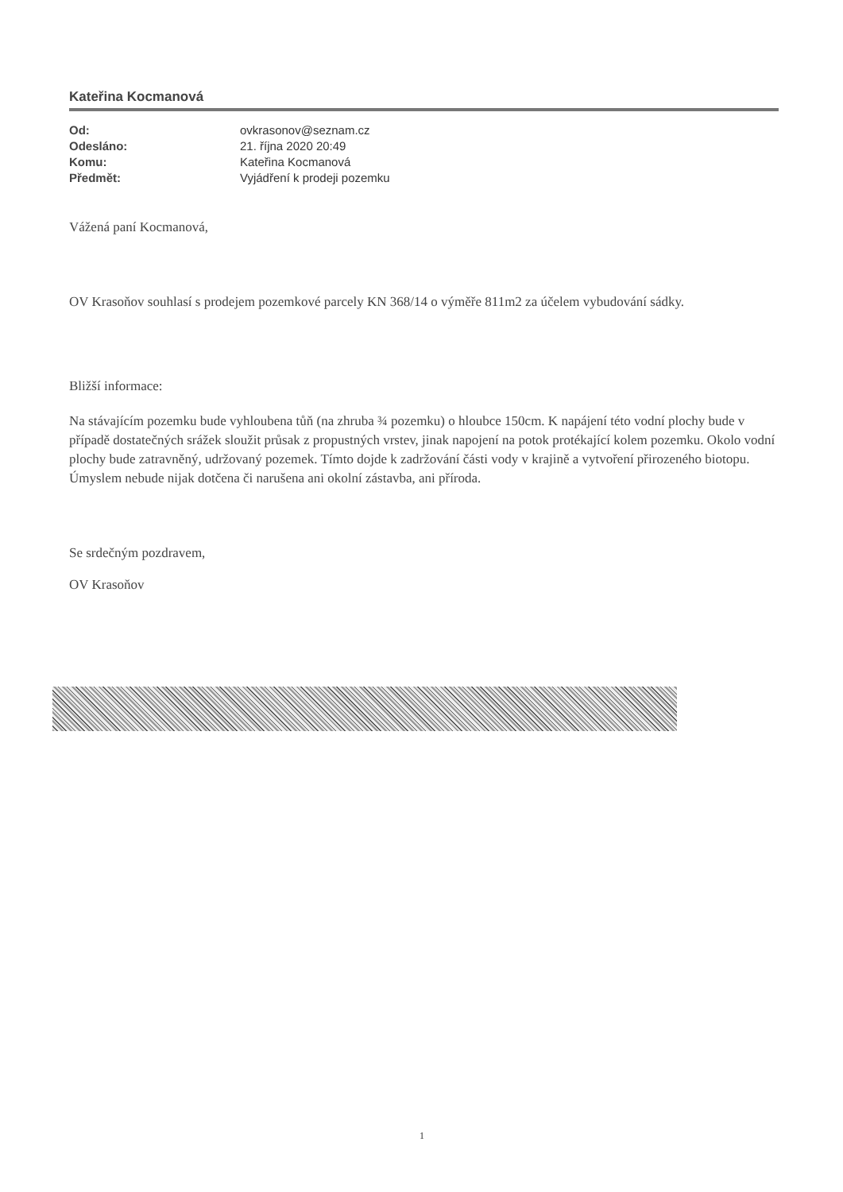Kateřina Kocmanová
| Od: | ovkrasonov@seznam.cz |
| Odesláno: | 21. října 2020 20:49 |
| Komu: | Kateřina Kocmanová |
| Předmět: | Vyjádření k prodeji pozemku |
Vážená paní Kocmanová,
OV Krasoňov souhlasí s prodejem pozemkové parcely KN 368/14 o výměře 811m2 za účelem vybudování sádky.
Bližší informace:
Na stávajícím pozemku bude vyhloubena tůň (na zhruba ¾ pozemku) o hloubce 150cm. K napájení této vodní plochy bude v případě dostatečných srážek sloužit průsak z propustných vrstev, jinak napojení na potok protékající kolem pozemku. Okolo vodní plochy bude zatravněný, udržovaný pozemek. Tímto dojde k zadržování části vody v krajině a vytvoření přirozeného biotopu. Úmyslem nebude nijak dotčena či narušena ani okolní zástavba, ani příroda.
Se srdečným pozdravem,
OV Krasoňov
1